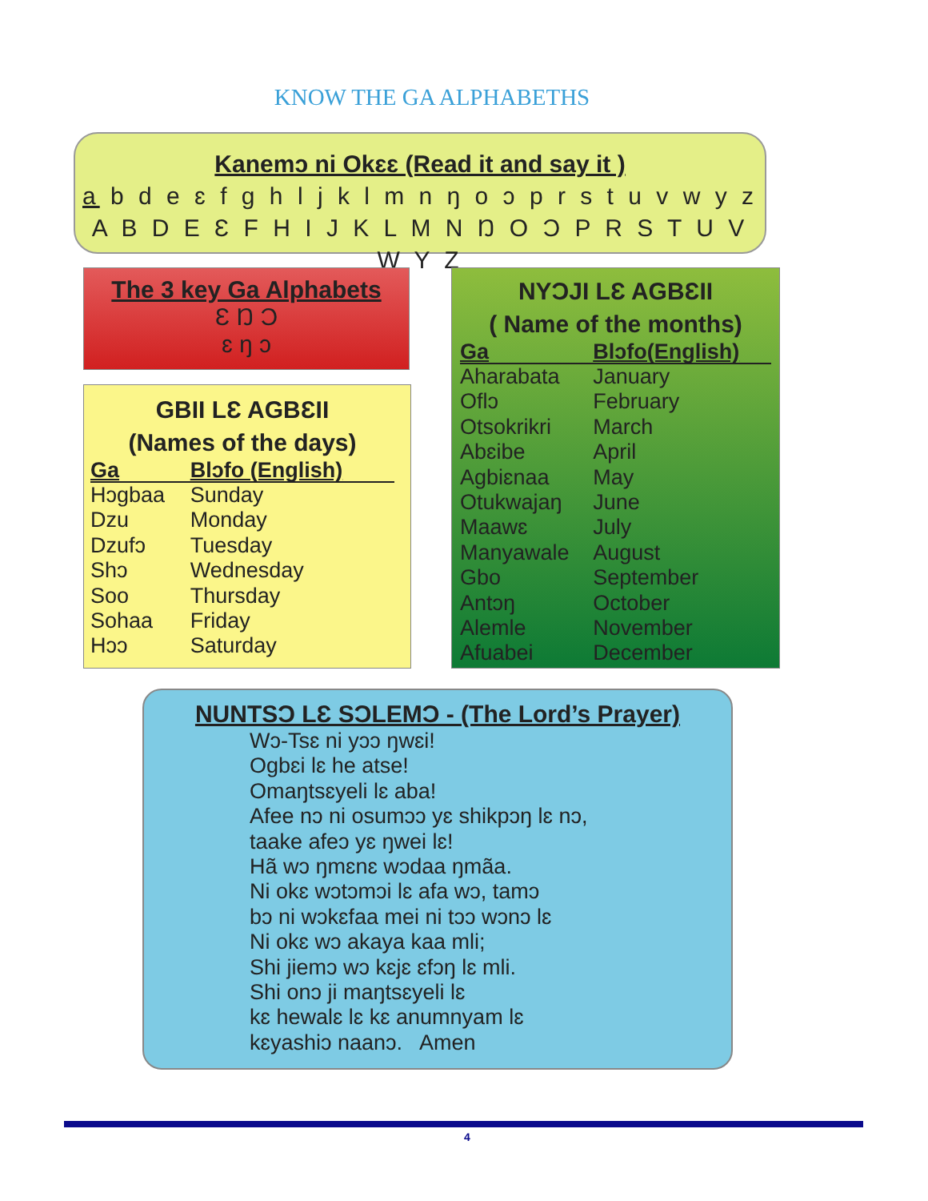KNOW THE GA ALPHABETHS
Kanemɔ ni Okɛɛ (Read it and say it )
a b d e ɛ f g h l j k l m n ŋ o ɔ p r s t u v w y z
A B D E Ɛ F H I J K L M N Ŋ O Ɔ P R S T U V W Y Z
The 3 key Ga Alphabets
Ɛ Ŋ Ɔ
ɛ ŋ ɔ
GBII LƐ AGBƐII
(Names of the days)
| Ga | Blɔfo (English) |
| --- | --- |
| Hɔgbaa | Sunday |
| Dzu | Monday |
| Dzufɔ | Tuesday |
| Shɔ | Wednesday |
| Soo | Thursday |
| Sohaa | Friday |
| Hɔɔ | Saturday |
NYƆJI LƐ AGBƐII
( Name of the months)
| Ga | Blɔfo(English) |
| --- | --- |
| Aharabata | January |
| Oflɔ | February |
| Otsokrikri | March |
| Abɛibe | April |
| Agbiɛnaa | May |
| Otukwajaŋ | June |
| Maawɛ | July |
| Manyawale | August |
| Gbo | September |
| Antɔŋ | October |
| Alemle | November |
| Afuabei | December |
NUNTSƆ LƐ SƆLEMƆ - (The Lord’s Prayer)
Wɔ-Tsɛ ni yɔɔ ŋwɛi!
Ogbɛi lɛ he atse!
Omaŋtsɛyeli lɛ aba!
Afee nɔ ni osumɔɔ yɛ shikpɔŋ lɛ nɔ,
taake afeɔ yɛ ŋwei lɛ!
Hã wɔ ŋmɛnɛ wɔdaa ŋmãa.
Ni okɛ wɔtɔmɔi lɛ afa wɔ, tamɔ
bɔ ni wɔkɛfaa mei ni tɔɔ wɔnɔ lɛ
Ni okɛ wɔ akaya kaa mli;
Shi jiemɔ wɔ kɛjɛ ɛfɔŋ lɛ mli.
Shi onɔ ji maŋtsɛyeli lɛ
kɛ hewalɛ lɛ kɛ anumnyam lɛ
kɛyashiɔ naanɔ. Amen
4